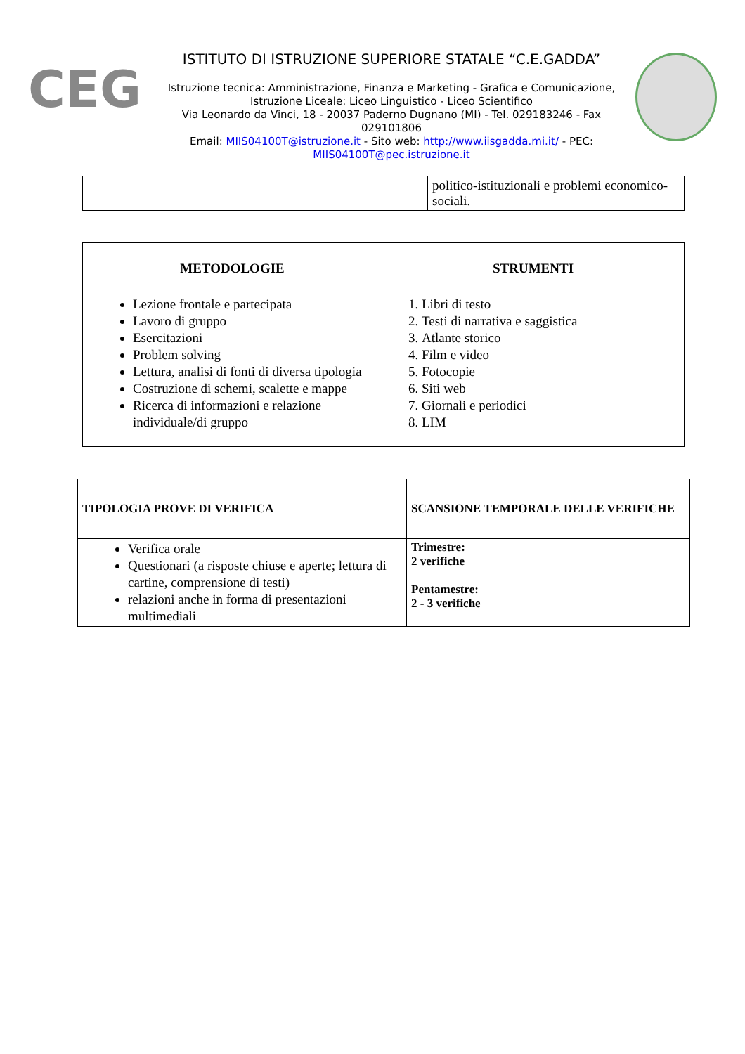CEG
ISTITUTO DI ISTRUZIONE SUPERIORE STATALE “C.E.GADDA”
Istruzione tecnica: Amministrazione, Finanza e Marketing - Grafica e Comunicazione,
Istruzione Liceale: Liceo Linguistico - Liceo Scientifico
Via Leonardo da Vinci, 18 - 20037 Paderno Dugnano (MI) - Tel. 029183246 - Fax 029101806
Email: MIIS04100T@istruzione.it - Sito web: http://www.iisgadda.mi.it/ - PEC:
MIIS04100T@pec.istruzione.it
| | | politico-istituzionali e problemi economico-sociali. |
| METODOLOGIE | STRUMENTI |
| --- | --- |
| Lezione frontale e partecipata Lavoro di gruppo Esercitazioni Problem solving Lettura, analisi di fonti di diversa tipologia Costruzione di schemi, scalette e mappe Ricerca di informazioni e relazione individuale/di gruppo | 1. Libri di testo 2. Testi di narrativa e saggistica 3. Atlante storico 4. Film e video 5. Fotocopie 6. Siti web 7. Giornali e periodici 8. LIM |
| TIPOLOGIA PROVE DI VERIFICA | SCANSIONE TEMPORALE DELLE VERIFICHE |
| --- | --- |
| Verifica orale Questionari (a risposte chiuse e aperte; lettura di cartine, comprensione di testi) relazioni anche in forma di presentazioni multimediali | Trimestre : 2 verifiche Pentamestre : 2 - 3 verifiche |